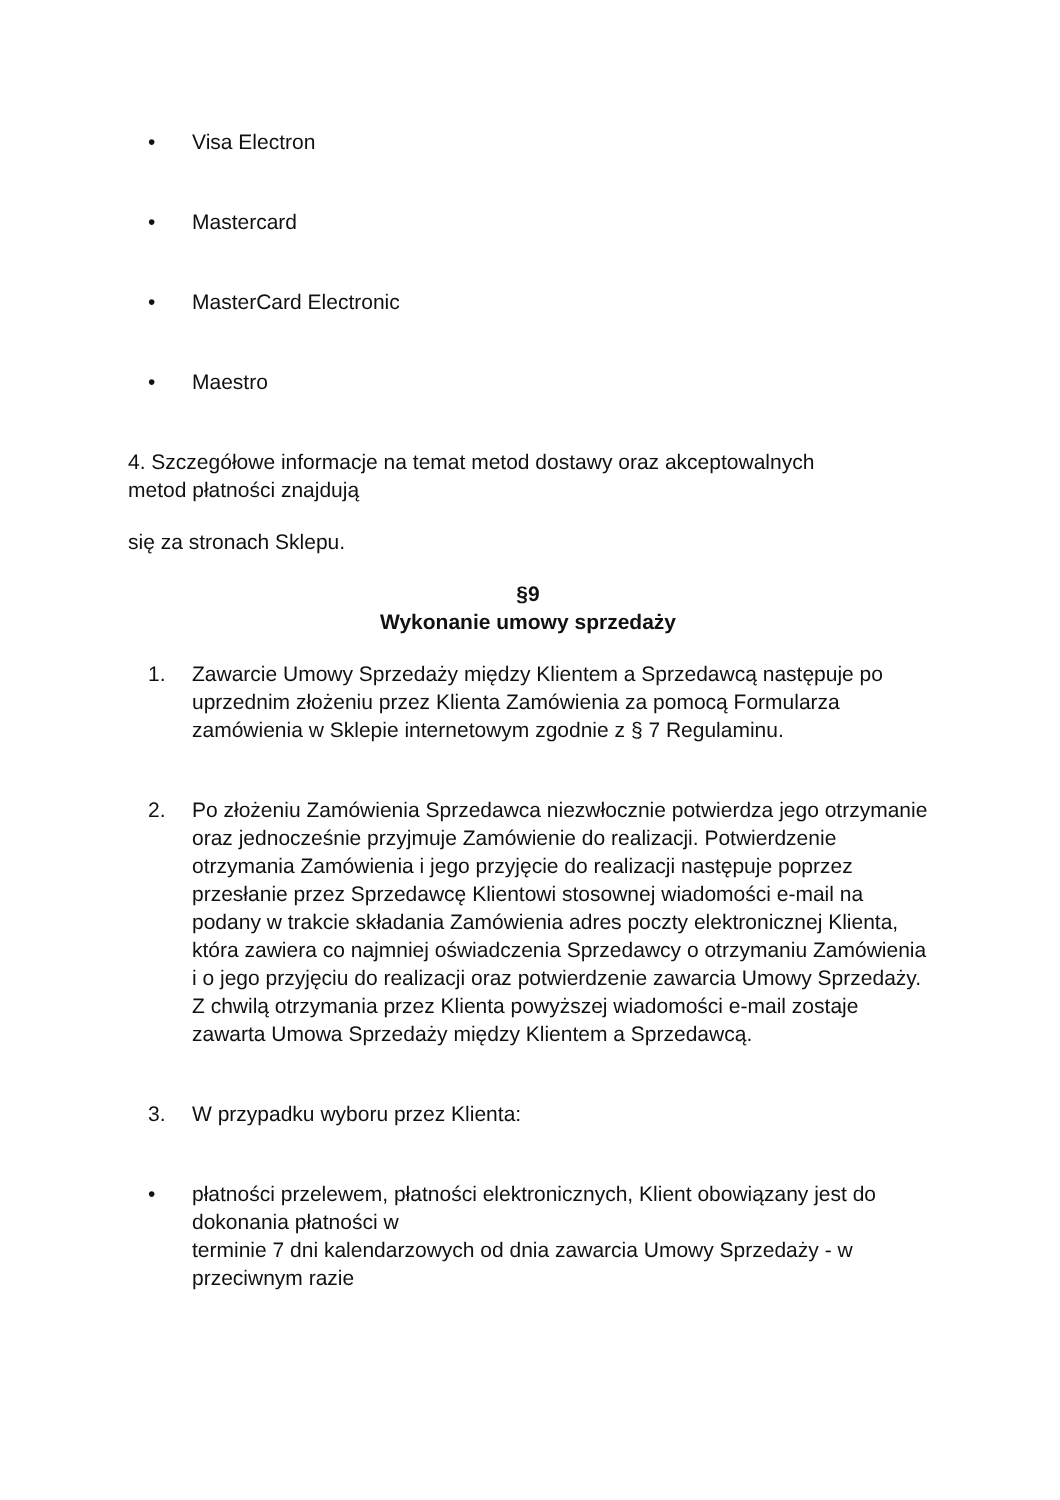• Visa Electron
• Mastercard
• MasterCard Electronic
• Maestro
4. Szczegółowe informacje na temat metod dostawy oraz akceptowalnych
metod płatności znajdują
się za stronach Sklepu.
§9
Wykonanie umowy sprzedaży
1. Zawarcie Umowy Sprzedaży między Klientem a Sprzedawcą następuje po uprzednim złożeniu przez Klienta Zamówienia za pomocą Formularza zamówienia w Sklepie internetowym zgodnie z § 7 Regulaminu.
2. Po złożeniu Zamówienia Sprzedawca niezwłocznie potwierdza jego otrzymanie oraz jednocześnie przyjmuje Zamówienie do realizacji. Potwierdzenie otrzymania Zamówienia i jego przyjęcie do realizacji następuje poprzez przesłanie przez Sprzedawcę Klientowi stosownej wiadomości e-mail na podany w trakcie składania Zamówienia adres poczty elektronicznej Klienta, która zawiera co najmniej oświadczenia Sprzedawcy o otrzymaniu Zamówienia i o jego przyjęciu do realizacji oraz potwierdzenie zawarcia Umowy Sprzedaży. Z chwilą otrzymania przez Klienta powyższej wiadomości e-mail zostaje zawarta Umowa Sprzedaży między Klientem a Sprzedawcą.
3. W przypadku wyboru przez Klienta:
• płatności przelewem, płatności elektronicznych, Klient obowiązany jest do dokonania płatności w
terminie 7 dni kalendarzowych od dnia zawarcia Umowy Sprzedaży - w przeciwnym razie